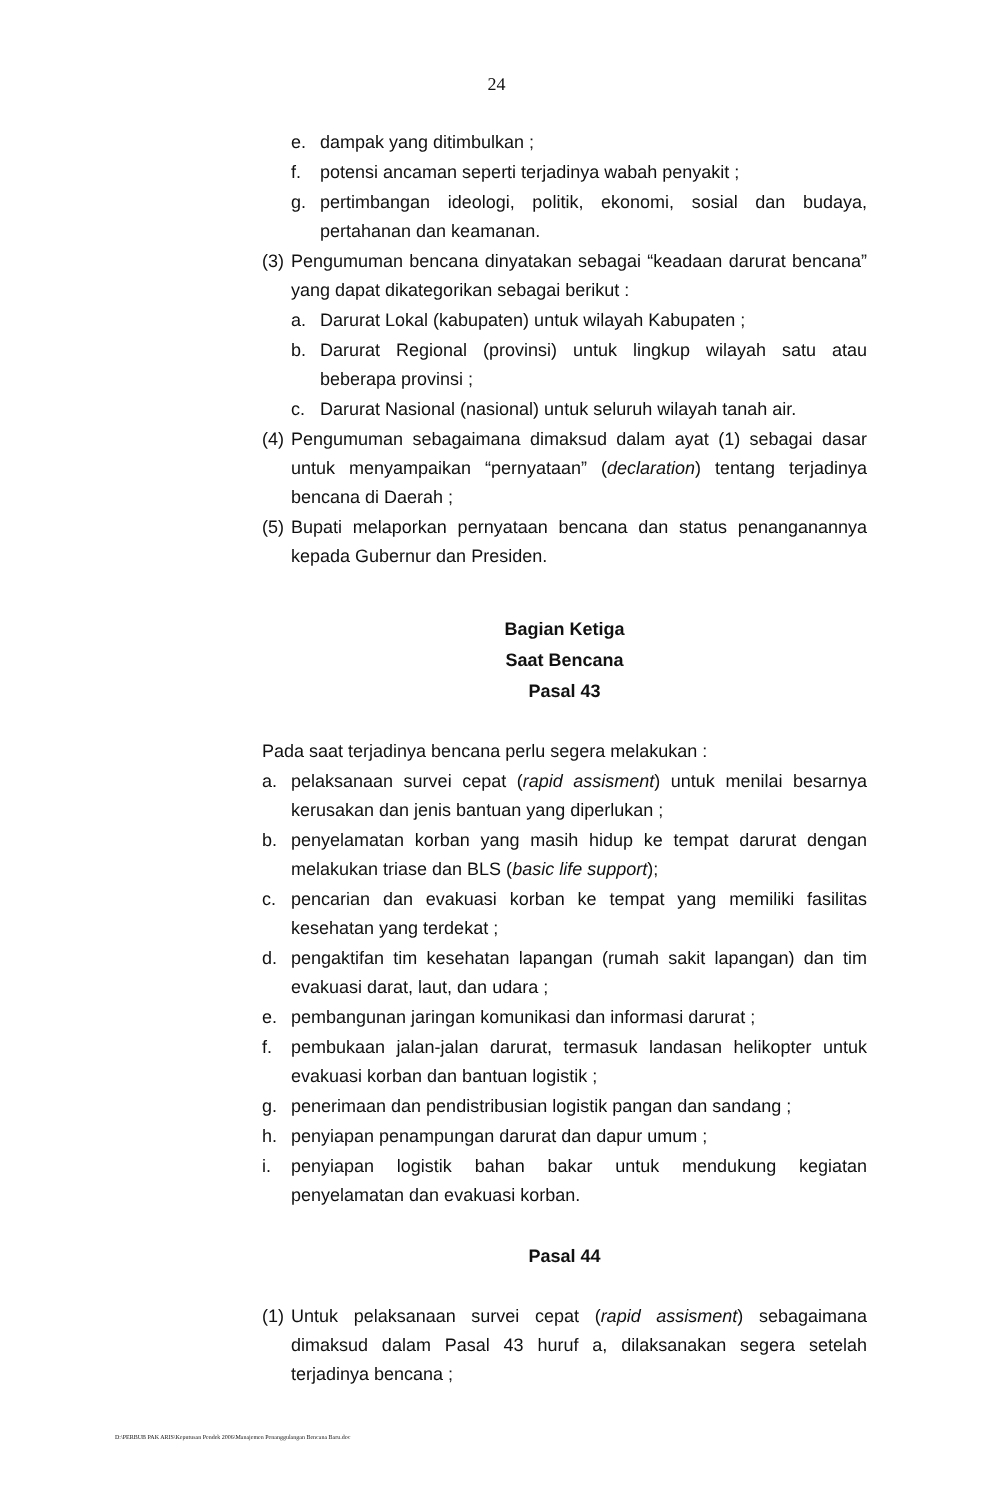24
e. dampak yang ditimbulkan ;
f. potensi ancaman seperti terjadinya wabah penyakit ;
g. pertimbangan ideologi, politik, ekonomi, sosial dan budaya, pertahanan dan keamanan.
(3) Pengumuman bencana dinyatakan sebagai “keadaan darurat bencana” yang dapat dikategorikan sebagai berikut :
a. Darurat Lokal (kabupaten) untuk wilayah Kabupaten ;
b. Darurat Regional (provinsi) untuk lingkup wilayah satu atau beberapa provinsi ;
c. Darurat Nasional (nasional) untuk seluruh wilayah tanah air.
(4) Pengumuman sebagaimana dimaksud dalam ayat (1) sebagai dasar untuk menyampaikan “pernyataan” (declaration) tentang terjadinya bencana di Daerah ;
(5) Bupati melaporkan pernyataan bencana dan status penanganannya kepada Gubernur dan Presiden.
Bagian Ketiga
Saat Bencana
Pasal 43
Pada saat terjadinya bencana perlu segera melakukan :
a. pelaksanaan survei cepat (rapid assisment) untuk menilai besarnya kerusakan dan jenis bantuan yang diperlukan ;
b. penyelamatan korban yang masih hidup ke tempat darurat dengan melakukan triase dan BLS (basic life support);
c. pencarian dan evakuasi korban ke tempat yang memiliki fasilitas kesehatan yang terdekat ;
d. pengaktifan tim kesehatan lapangan (rumah sakit lapangan) dan tim evakuasi darat, laut, dan udara ;
e. pembangunan jaringan komunikasi dan informasi darurat ;
f. pembukaan jalan-jalan darurat, termasuk landasan helikopter untuk evakuasi korban dan bantuan logistik ;
g. penerimaan dan pendistribusian logistik pangan dan sandang ;
h. penyiapan penampungan darurat dan dapur umum ;
i. penyiapan logistik bahan bakar untuk mendukung kegiatan penyelamatan dan evakuasi korban.
Pasal 44
(1) Untuk pelaksanaan survei cepat (rapid assisment) sebagaimana dimaksud dalam Pasal 43 huruf a, dilaksanakan segera setelah terjadinya bencana ;
D:\PERBUB PAK ARIS\Keputusan Pendek 2006\Manajemen Penanggulangan Bencana Baru.doc